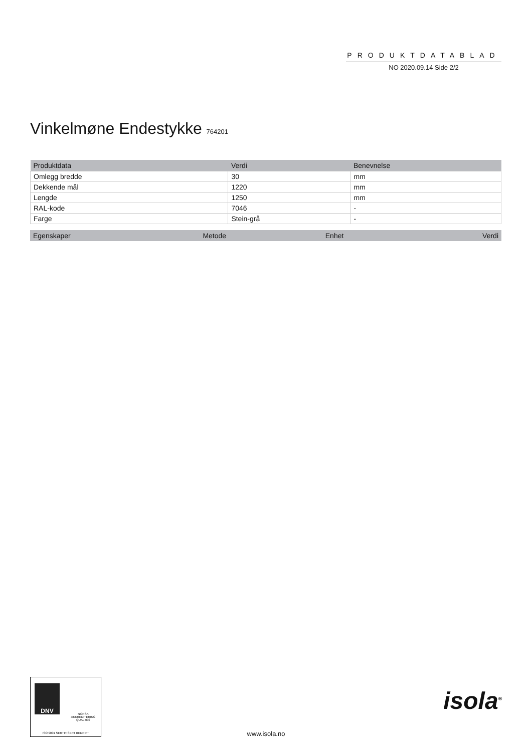PRODUKTDATABLAD
NO 2020.09.14 Side 2/2
Vinkelmøne Endestykke 764201
| Produktdata | Verdi | Benevnelse |
| --- | --- | --- |
| Omlegg bredde | 30 | mm |
| Dekkende mål | 1220 | mm |
| Lengde | 1250 | mm |
| RAL-kode | 7046 | - |
| Farge | Stein-grå | - |
| Egenskaper | Metode | Enhet | Verdi |
| --- | --- | --- | --- |
DNV
NORSK AKKREDITERING QUAL 002
ISO 9001 SERTIFISERT BEDRIFT
www.isola.no
isola<sup>®</sup>